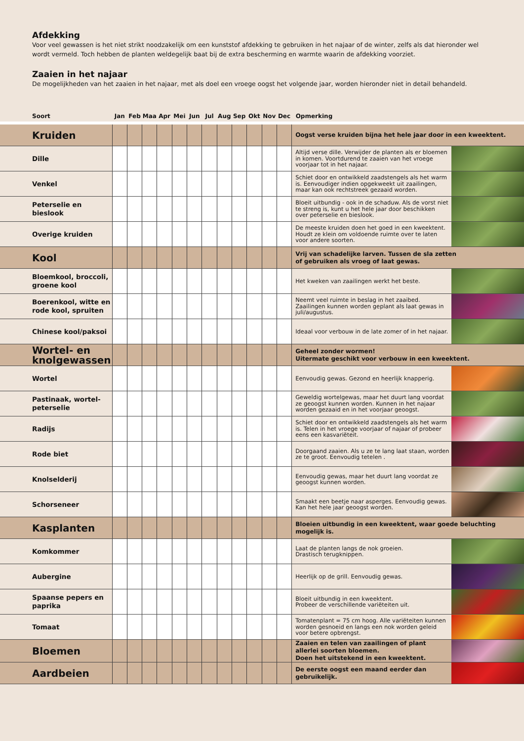Afdekking
Voor veel gewassen is het niet strikt noodzakelijk om een kunststof afdekking te gebruiken in het najaar of de winter, zelfs als dat hieronder wel wordt vermeld. Toch hebben de planten weldegelijk baat bij de extra bescherming en warmte waarin de afdekking voorziet.
Zaaien in het najaar
De mogelijkheden van het zaaien in het najaar, met als doel een vroege oogst het volgende jaar, worden hieronder niet in detail behandeld.
| Soort | Jan | Feb | Maa | Apr | Mei | Jun | Jul | Aug | Sep | Okt | Nov | Dec | Opmerking | |
| --- | --- | --- | --- | --- | --- | --- | --- | --- | --- | --- | --- | --- | --- | --- |
| Kruiden | | | | | | | | | | | | | Oogst verse kruiden bijna het hele jaar door in een kweektent. | |
| Dille | | | | | | | | | | | | | Altijd verse dille. Verwijder de planten als er bloemen in komen. Voortdurend te zaaien van het vroege voorjaar tot in het najaar. | |
| Venkel | | | | | | | | | | | | | Schiet door en ontwikkeld zaadstengels als het warm is. Eenvoudiger indien opgekweekt uit zaailingen, maar kan ook rechtstreek gezaaid worden. | |
| Peterselie en bieslook | | | | | | | | | | | | | Bloeit uitbundig - ook in de schaduw. Als de vorst niet te streng is, kunt u het hele jaar door beschikken over peterselie en bieslook. | |
| Overige kruiden | | | | | | | | | | | | | De meeste kruiden doen het goed in een kweektent. Houdt ze klein om voldoende ruimte over te laten voor andere soorten. | |
| Kool | | | | | | | | | | | | | Vrij van schadelijke larven. Tussen de sla zetten of gebruiken als vroeg of laat gewas. | |
| Bloemkool, broccoli, groene kool | | | | | | | | | | | | | Het kweken van zaailingen werkt het beste. | |
| Boerenkool, witte en rode kool, spruiten | | | | | | | | | | | | | Neemt veel ruimte in beslag in het zaaibed. Zaailingen kunnen worden geplant als laat gewas in juli/augustus. | |
| Chinese kool/paksoi | | | | | | | | | | | | | Ideaal voor verbouw in de late zomer of in het najaar. | |
| Wortel- en knolgewassen | | | | | | | | | | | | | Geheel zonder wormen! Uitermate geschikt voor verbouw in een kweektent. | |
| Wortel | | | | | | | | | | | | | Eenvoudig gewas. Gezond en heerlijk knapperig. | |
| Pastinaak, wortel- peterselie | | | | | | | | | | | | | Geweldig wortelgewas, maar het duurt lang voordat ze geoogst kunnen worden. Kunnen in het najaar worden gezaaid en in het voorjaar geoogst. | |
| Radijs | | | | | | | | | | | | | Schiet door en ontwikkeld zaadstengels als het warm is. Telen in het vroege voorjaar of najaar of probeer eens een kasvariëteit. | |
| Rode biet | | | | | | | | | | | | | Doorgaand zaaien. Als u ze te lang laat staan, worden ze te groot. Eenvoudig tetelen . | |
| Knolselderij | | | | | | | | | | | | | Eenvoudig gewas, maar het duurt lang voordat ze geoogst kunnen worden. | |
| Schorseneer | | | | | | | | | | | | | Smaakt een beetje naar asperges. Eenvoudig gewas. Kan het hele jaar geoogst worden. | |
| Kasplanten | | | | | | | | | | | | | Bloeien uitbundig in een kweektent, waar goede beluchting mogelijk is. | |
| Komkommer | | | | | | | | | | | | | Laat de planten langs de nok groeien. Drastisch terugknippen. | |
| Aubergine | | | | | | | | | | | | | Heerlijk op de grill. Eenvoudig gewas. | |
| Spaanse pepers en paprika | | | | | | | | | | | | | Bloeit uitbundig in een kweektent. Probeer de verschillende variëteiten uit. | |
| Tomaat | | | | | | | | | | | | | Tomatenplant = 75 cm hoog. Alle variëteiten kunnen worden gesnoeid en langs een nok worden geleid voor betere opbrengst. | |
| Bloemen | | | | | | | | | | | | | Zaaien en telen van zaailingen of plant allerlei soorten bloemen. Doen het uitstekend in een kweektent. | |
| Aardbeien | | | | | | | | | | | | | De eerste oogst een maand eerder dan gebruikelijk. | |